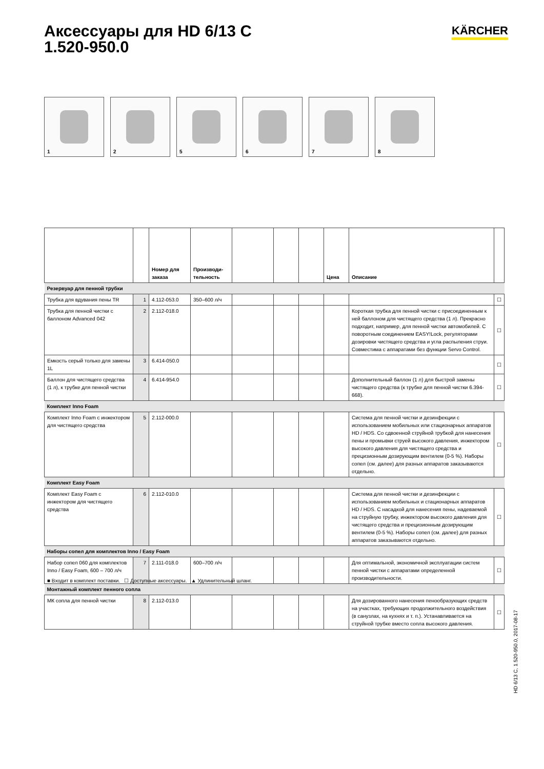Аксессуары для HD 6/13 C
1.520-950.0
KÄRCHER
1
2
5
6
7
8
| | | Номер для заказа | Производи-тельность | | | | Цена | Описание | |
| --- | --- | --- | --- | --- | --- | --- | --- | --- | --- |
| Резервуар для пенной трубки | | | | | | | | | |
| Трубка для вдувания пены TR | 1 | 4.112-053.0 | 350–600 л/ч | | | | | | ☐ |
| Трубка для пенной чистки с баллоном Advanced 042 | 2 | 2.112-018.0 | | | | | | Короткая трубка для пенной чистки с присоединенным к ней баллоном для чистящего средства (1 л). Прекрасно подходит, например, для пенной чистки автомобилей. С поворотным соединением EASY!Lock, регуляторами дозировки чистящего средства и угла распыления струи. Совместима с аппаратами без функции Servo Control. | ☐ |
| Емкость серый только для замены 1L | 3 | 6.414-050.0 | | | | | | | ☐ |
| Баллон для чистящего средства (1 л), к трубке для пенной чистки | 4 | 6.414-954.0 | | | | | | Дополнительный баллон (1 л) для быстрой замены чистящего средства (к трубке для пенной чистки 6.394-668). | ☐ |
| Комплект Inno Foam | | | | | | | | | |
| Комплект Inno Foam с инжектором для чистящего средства | 5 | 2.112-000.0 | | | | | | Система для пенной чистки и дезинфекции с использованием мобильных или стационарных аппаратов HD / HDS. Со сдвоенной струйной трубкой для нанесения пены и промывки струей высокого давления, инжектором высокого давления для чистящего средства и прецизионным дозирующим вентилем (0-5 %). Наборы сопел (см. далее) для разных аппаратов заказываются отдельно. | ☐ |
| Комплект Easy Foam | | | | | | | | | |
| Комплект Easy Foam с инжектором для чистящего средства | 6 | 2.112-010.0 | | | | | | Система для пенной чистки и дезинфекции с использованием мобильных и стационарных аппаратов HD / HDS. С насадкой для нанесения пены, надеваемой на струйную трубку, инжектором высокого давления для чистящего средства и прецизионным дозирующим вентилем (0-5 %). Наборы сопел (см. далее) для разных аппаратов заказываются отдельно. | ☐ |
| Наборы сопел для комплектов Inno / Easy Foam | | | | | | | | | |
| Набор сопел 060 для комплектов Inno / Easy Foam, 600 – 700 л/ч | 7 | 2.111-018.0 | 600–700 л/ч | | | | | Для оптимальной, экономичной эксплуатации систем пенной чистки с аппаратами определенной производительности. | ☐ |
| Монтажный комплект пенного сопла | | | | | | | | | |
| МК сопла для пенной чистки | 8 | 2.112-013.0 | | | | | | Для дозированного нанесения пенообразующих средств на участках, требующих продолжительного воздействия (в санузлах, на кухнях и т. п.). Устанавливается на струйной трубке вместо сопла высокого давления. | ☐ |
■ Входит в комплект поставки. ☐ Доступные аксессуары. ▲ Удлинительный шланг.
HD 6/13 C, 1.520-950.0, 2017-08-17